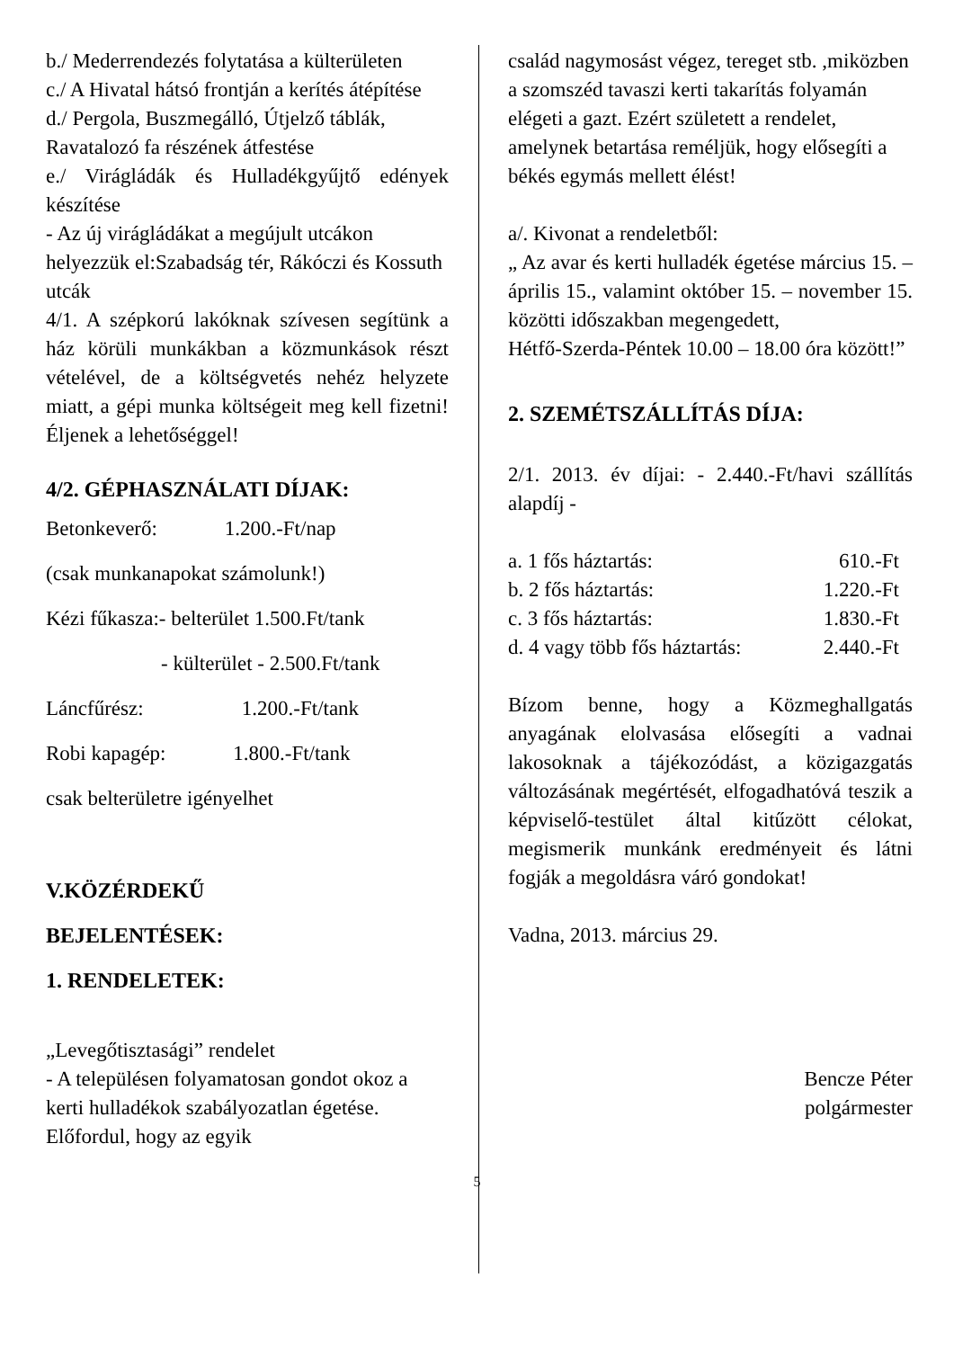b./ Mederrendezés folytatása a külterületen
c./ A Hivatal hátsó frontján a kerítés átépítése
d./ Pergola, Buszmegálló, Útjelző táblák, Ravatalozó fa részének átfestése
e./ Virágládák és Hulladékgyűjtő edények készítése
- Az új virágládákat a megújult utcákon helyezzük el:Szabadság tér, Rákóczi és Kossuth utcák
4/1. A szépkorú lakóknak szívesen segítünk a ház körüli munkákban a közmunkások részt vételével, de a költségvetés nehéz helyzete miatt, a gépi munka költségeit meg kell fizetni! Éljenek a lehetőséggel!
4/2. GÉPHASZNÁLATI DÍJAK:
Betonkeverő: 1.200.-Ft/nap
(csak munkanapokat számolunk!)
Kézi fűkasza:- belterület 1.500.Ft/tank
- külterület - 2.500.Ft/tank
Láncfűrész: 1.200.-Ft/tank
Robi kapagép: 1.800.-Ft/tank
csak belterületre igényelhet
V.KÖZÉRDEKŰ
BEJELENTÉSEK:
1. RENDELETEK:
„Levegőtisztasági” rendelet
- A településen folyamatosan gondot okoz a kerti hulladékok szabályozatlan égetése. Előfordul, hogy az egyik
család nagymosást végez, tereget stb. ,miközben a szomszéd tavaszi kerti takarítás folyamán elégeti a gazt. Ezért született a rendelet, amelynek betartása reméljük, hogy elősegíti a békés egymás mellett élést!
a/. Kivonat a rendeletből:
„ Az avar és kerti hulladék égetése március 15. – április 15., valamint október 15. – november 15. közötti időszakban megengedett,
Hétfő-Szerda-Péntek 10.00 – 18.00 óra között!”
2. SZEMÉTSZÁLLÍTÁS DÍJA:
2/1. 2013. év díjai: - 2.440.-Ft/havi szállítás alapdíj -
a. 1 fős háztartás: 610.-Ft
b. 2 fős háztartás: 1.220.-Ft
c. 3 fős háztartás: 1.830.-Ft
d. 4 vagy több fős háztartás: 2.440.-Ft
Bízom benne, hogy a Közmeghallgatás anyagának elolvasása elősegíti a vadnai lakosoknak a tájékozódást, a közigazgatás változásának megértését, elfogadhatóvá teszik a képviselő-testület által kitűzött célokat, megismerik munkánk eredményeit és látni fogják a megoldásra váró gondokat!
Vadna, 2013. március 29.
Bencze Péter
polgármester
5